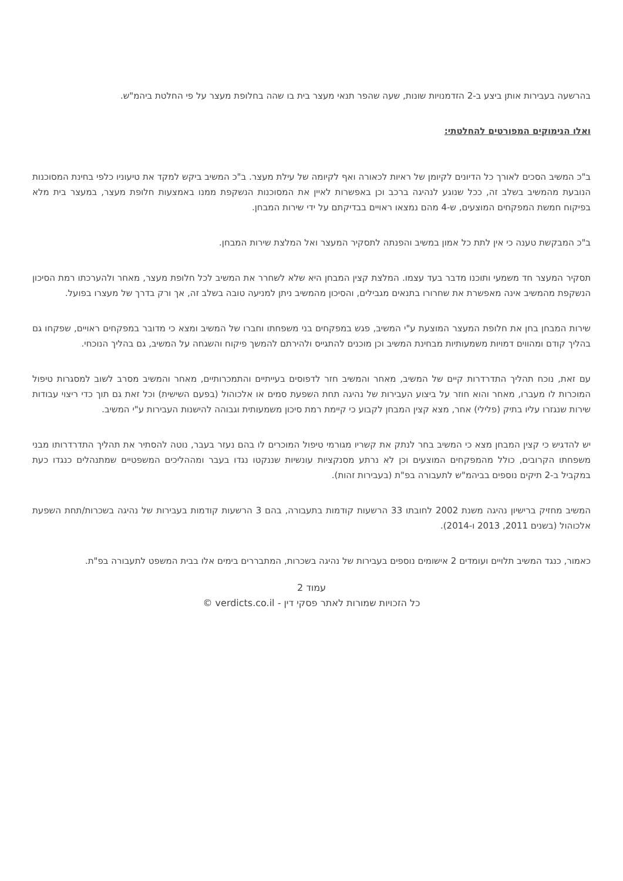בהרשעה בעבירות אותן ביצע ב-2 הזדמנויות שונות, שעה שהפר תנאי מעצר בית בו שהה בחלופת מעצר על פי החלטת ביהמ"ש.
ואלו הנימוקים המפורטים להחלטתי:
ב"כ המשיב הסכים לאורך כל הדיונים לקיומן של ראיות לכאורה ואף לקיומה של עילת מעצר. ב"כ המשיב ביקש למקד את טיעוניו כלפי בחינת המסוכנות הנובעת מהמשיב בשלב זה, ככל שנוגע לנהיגה ברכב וכן באפשרות לאיין את המסוכנות הנשקפת ממנו באמצעות חלופת מעצר, במעצר בית מלא בפיקוח חמשת המפקחים המוצעים, ש-4 מהם נמצאו ראויים בבדיקתם על ידי שירות המבחן.
ב"כ המבקשת טענה כי אין לתת כל אמון במשיב והפנתה לתסקיר המעצר ואל המלצת שירות המבחן.
תסקיר המעצר חד משמעי ותוכנו מדבר בעד עצמו. המלצת קצין המבחן היא שלא לשחרר את המשיב לכל חלופת מעצר, מאחר ולהערכתו רמת הסיכון הנשקפת מהמשיב אינה מאפשרת את שחרורו בתנאים מגבילים, והסיכון מהמשיב ניתן למניעה טובה בשלב זה, אך ורק בדרך של מעצרו בפועל.
שירות המבחן בחן את חלופת המעצר המוצעת ע"י המשיב, פגש במפקחים בני משפחתו וחברו של המשיב ומצא כי מדובר במפקחים ראויים, שפקחו גם בהליך קודם ומהווים דמויות משמעותיות מבחינת המשיב וכן מוכנים להתגייס ולהירתם להמשך פיקוח והשגחה על המשיב, גם בהליך הנוכחי.
עם זאת, נוכח תהליך התדרדרות קיים של המשיב, מאחר והמשיב חזר לדפוסים בעייתיים והתמכרותיים, מאחר והמשיב מסרב לשוב למסגרות טיפול המוכרות לו מעברו, מאחר והוא חוזר על ביצוע העבירות של נהיגה תחת השפעת סמים או אלכוהול (בפעם השישית) וכל זאת גם תוך כדי ריצוי עבודות שירות שנגזרו עליו בתיק (פלילי) אחר, מצא קצין המבחן לקבוע כי קיימת רמת סיכון משמעותית וגבוהה להישנות העבירות ע"י המשיב.
יש להדגיש כי קצין המבחן מצא כי המשיב בחר לנתק את קשריו מגורמי טיפול המוכרים לו בהם נעזר בעבר, נוטה להסתיר את תהליך התדרדרותו מבני משפחתו הקרובים, כולל מהמפקחים המוצעים וכן לא נרתע מסנקציות עונשיות שננקטו נגדו בעבר ומההליכים המשפטיים שמתנהלים כנגדו כעת במקביל ב-2 תיקים נוספים בביהמ"ש לתעבורה בפ"ת (בעבירות זהות).
המשיב מחזיק ברישיון נהיגה משנת 2002 לחובתו 33 הרשעות קודמות בתעבורה, בהם 3 הרשעות קודמות בעבירות של נהיגה בשכרות/תחת השפעת אלכוהול (בשנים 2011, 2013 ו-2014).
כאמור, כנגד המשיב תלויים ועומדים 2 אישומים נוספים בעבירות של נהיגה בשכרות, המתבררים בימים אלו בבית המשפט לתעבורה בפ"ת.
עמוד 2
כל הזכויות שמורות לאתר פסקי דין - verdicts.co.il ©